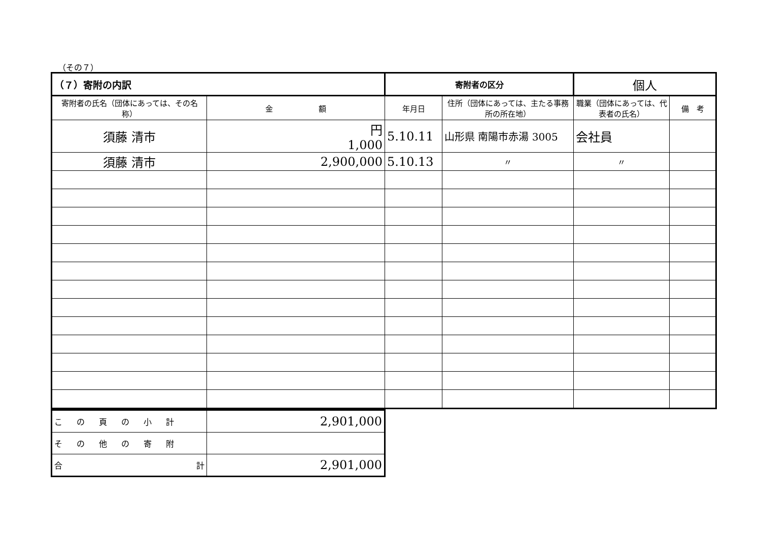（その７）
| （７）寄附の内訳 | | 寄附者の区分 | | 個人 | |
| --- | --- | --- | --- | --- | --- |
| 寄附者の氏名（団体にあっては、その名称） | 金 額 | 年月日 | 住所（団体にあっては、主たる事務所の所在地） | 職業（団体にあっては、代表者の氏名） | 備 考 |
| 須藤 清市 | 円 1,000 | 5.10.11 | 山形県 南陽市赤湯 3005 | 会社員 | |
| 須藤 清市 | 2,900,000 | 5.10.13 | 〃 | 〃 | |
| この頁の小計 | 2,901,000 |
| その他の寄附 | |
| 合 計 | 2,901,000 |